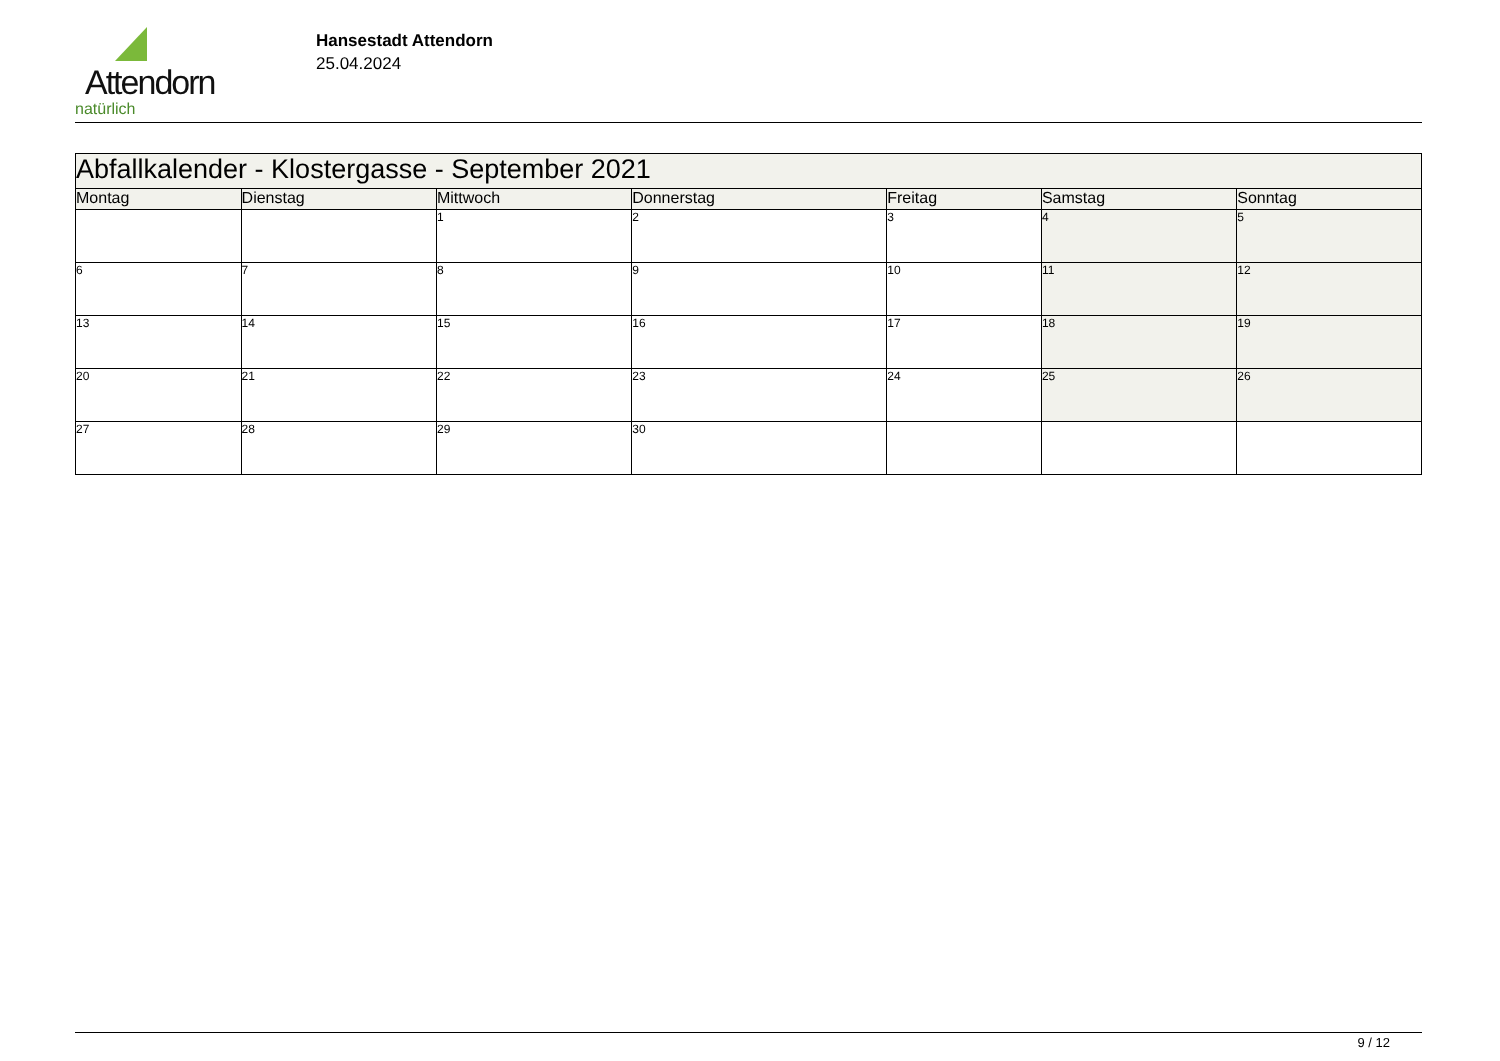Attendorn
natürlich
Hansestadt Attendorn
25.04.2024
| Abfallkalender - Klostergasse - September 2021 | | | | | | |
| Montag | Dienstag | Mittwoch | Donnerstag | Freitag | Samstag | Sonntag |
| | | 1 | 2 | 3 | 4 | 5 |
| 6 | 7 | 8 | 9 | 10 | 11 | 12 |
| 13 | 14 | 15 | 16 | 17 | 18 | 19 |
| 20 | 21 | 22 | 23 | 24 | 25 | 26 |
| 27 | 28 | 29 | 30 | | | |
9 / 12